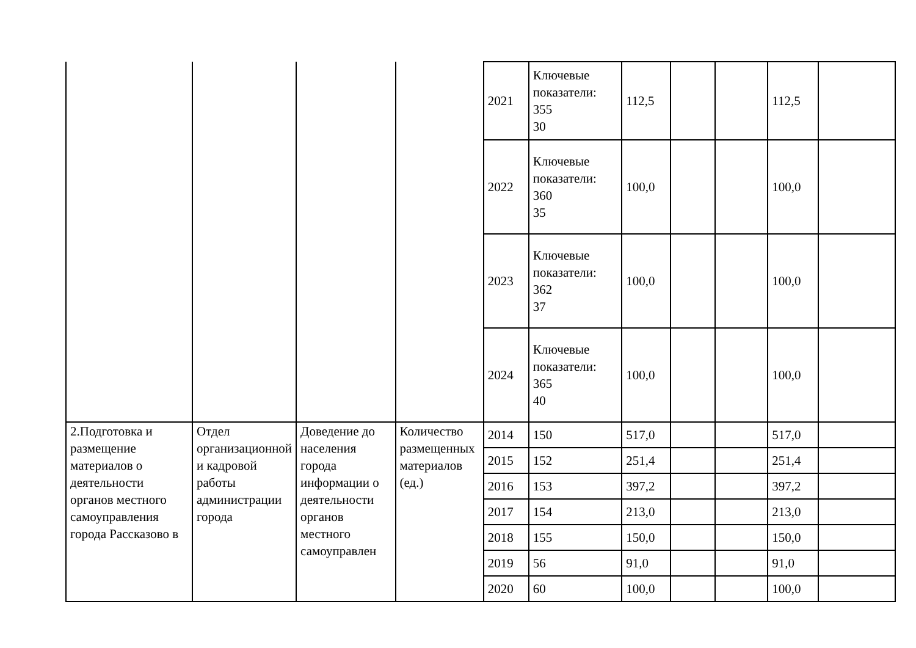| | | | | 2021 | Ключевые показатели: 355 30 | 112,5 | | | 112,5 | |
| | | | | 2022 | Ключевые показатели: 360 35 | 100,0 | | | 100,0 | |
| | | | | 2023 | Ключевые показатели: 362 37 | 100,0 | | | 100,0 | |
| | | | | 2024 | Ключевые показатели: 365 40 | 100,0 | | | 100,0 | |
| 2.Подготовка и размещение материалов о деятельности органов местного самоуправления города Рассказово в | Отдел организационной и кадровой работы администрации города | Доведение до населения города информации о деятельности органов местного самоуправлен | Количество размещенных материалов (ед.) | 2014 | 150 | 517,0 | | | 517,0 | |
| | | | | 2015 | 152 | 251,4 | | | 251,4 | |
| | | | | 2016 | 153 | 397,2 | | | 397,2 | |
| | | | | 2017 | 154 | 213,0 | | | 213,0 | |
| | | | | 2018 | 155 | 150,0 | | | 150,0 | |
| | | | | 2019 | 56 | 91,0 | | | 91,0 | |
| | | | | 2020 | 60 | 100,0 | | | 100,0 | |